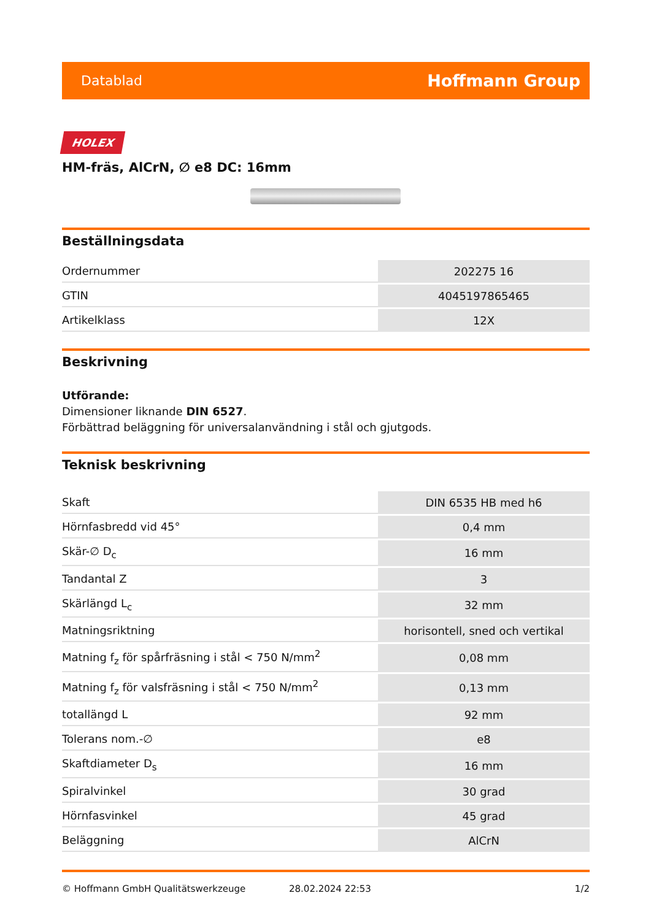Datablad Hoffmann Group
HOLEX
HM-fräs, AlCrN, ∅ e8 DC: 16mm
Beställningsdata
| Ordernummer | 202275 16 |
| GTIN | 4045197865465 |
| Artikelklass | 12X |
Beskrivning
Utförande:
Dimensioner liknande DIN 6527.
Förbättrad beläggning för universalanvändning i stål och gjutgods.
Teknisk beskrivning
| Skaft | DIN 6535 HB med h6 |
| Hörnfasbredd vid 45° | 0,4 mm |
| Skär-∅ D<sub>c</sub> | 16 mm |
| Tandantal Z | 3 |
| Skärlängd L<sub>c</sub> | 32 mm |
| Matningsriktning | horisontell, sned och vertikal |
| Matning f<sub>z</sub> för spårfräsning i stål < 750 N/mm<sup>2</sup> | 0,08 mm |
| Matning f<sub>z</sub> för valsfräsning i stål < 750 N/mm<sup>2</sup> | 0,13 mm |
| totallängd L | 92 mm |
| Tolerans nom.-∅ | e8 |
| Skaftdiameter D<sub>s</sub> | 16 mm |
| Spiralvinkel | 30 grad |
| Hörnfasvinkel | 45 grad |
| Beläggning | AlCrN |
© Hoffmann GmbH Qualitätswerkzeuge 28.02.2024 22:53 1/2